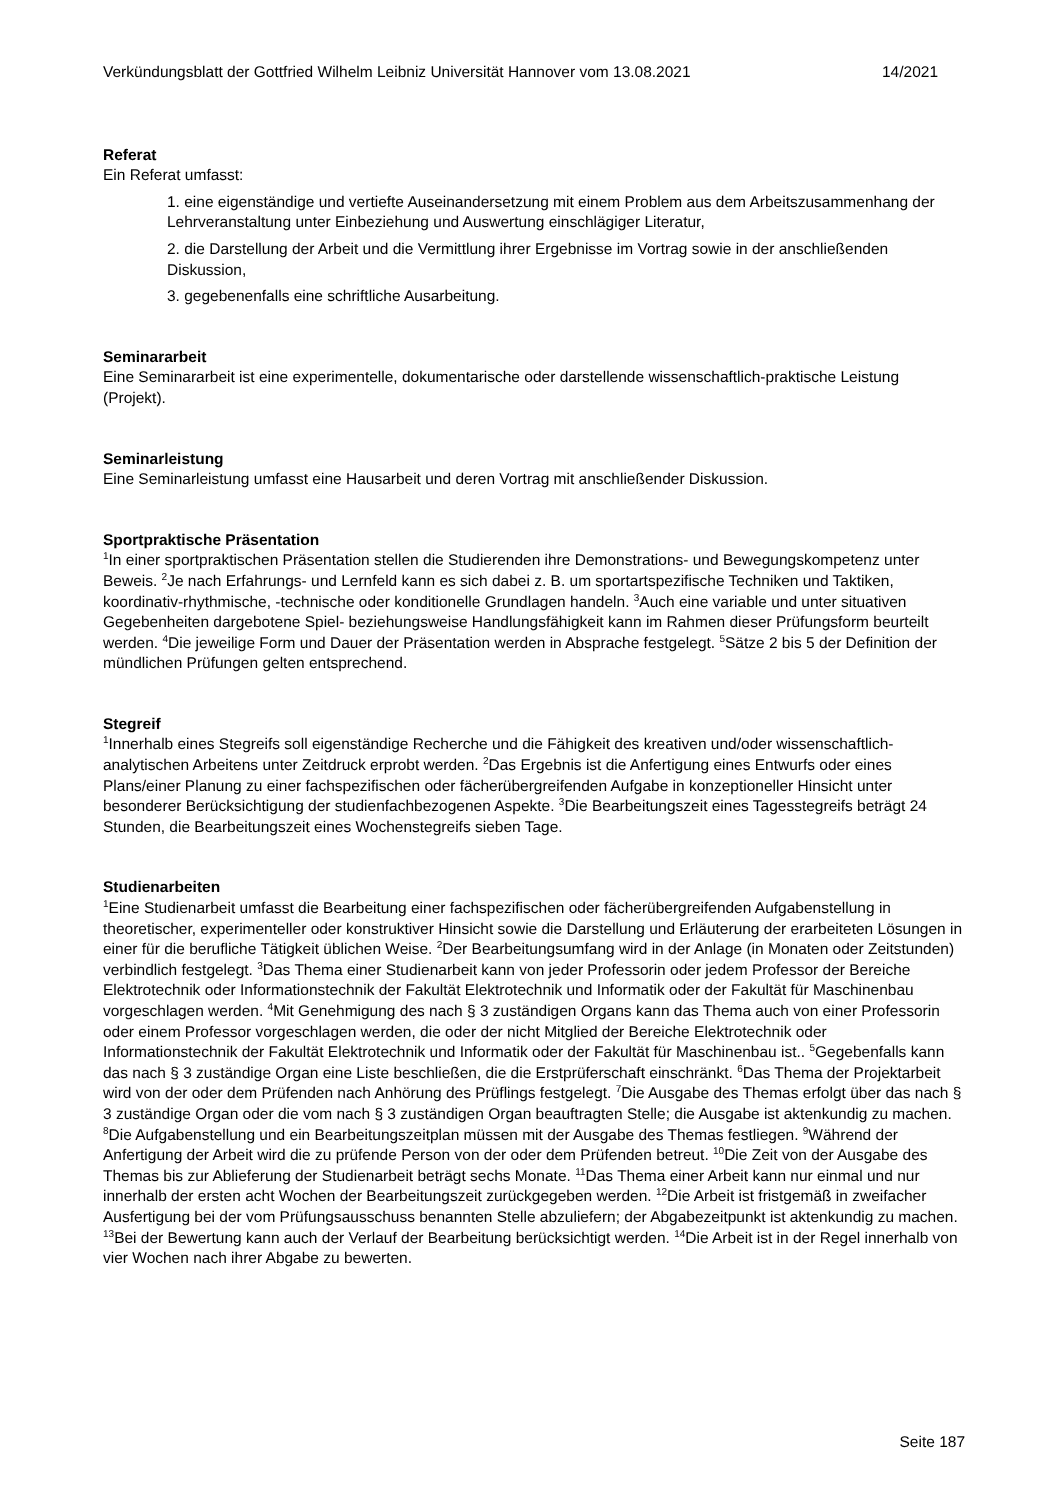Verkündungsblatt der Gottfried Wilhelm Leibniz Universität Hannover vom 13.08.2021 14/2021
Referat
Ein Referat umfasst:
1. eine eigenständige und vertiefte Auseinandersetzung mit einem Problem aus dem Arbeitszusammenhang der Lehrveranstaltung unter Einbeziehung und Auswertung einschlägiger Literatur,
2. die Darstellung der Arbeit und die Vermittlung ihrer Ergebnisse im Vortrag sowie in der anschließenden Diskussion,
3. gegebenenfalls eine schriftliche Ausarbeitung.
Seminararbeit
Eine Seminararbeit ist eine experimentelle, dokumentarische oder darstellende wissenschaftlich-praktische Leistung (Projekt).
Seminarleistung
Eine Seminarleistung umfasst eine Hausarbeit und deren Vortrag mit anschließender Diskussion.
Sportpraktische Präsentation
<sup>1</sup> In einer sportpraktischen Präsentation stellen die Studierenden ihre Demonstrations- und Bewegungskompetenz unter Beweis. <sup>2</sup>Je nach Erfahrungs- und Lernfeld kann es sich dabei z. B. um sportartspezifische Techniken und Taktiken, koordinativ-rhythmische, -technische oder konditionelle Grundlagen handeln. <sup>3</sup>Auch eine variable und unter situativen Gegebenheiten dargebotene Spiel- beziehungsweise Handlungsfähigkeit kann im Rahmen dieser Prüfungsform beurteilt werden. <sup>4</sup>Die jeweilige Form und Dauer der Präsentation werden in Absprache festgelegt. <sup>5</sup>Sätze 2 bis 5 der Definition der mündlichen Prüfungen gelten entsprechend.
Stegreif
<sup>1</sup> Innerhalb eines Stegreifs soll eigenständige Recherche und die Fähigkeit des kreativen und/oder wissenschaftlich- analytischen Arbeitens unter Zeitdruck erprobt werden. <sup>2</sup>Das Ergebnis ist die Anfertigung eines Entwurfs oder eines Plans/einer Planung zu einer fachspezifischen oder fächerübergreifenden Aufgabe in konzeptioneller Hinsicht unter besonderer Berücksichtigung der studienfachbezogenen Aspekte. <sup>3</sup>Die Bearbeitungszeit eines Tagesstegreifs beträgt 24 Stunden, die Bearbeitungszeit eines Wochenstegreifs sieben Tage.
Studienarbeiten
<sup>1</sup> Eine Studienarbeit umfasst die Bearbeitung einer fachspezifischen oder fächerübergreifenden Aufgabenstellung in theoretischer, experimenteller oder konstruktiver Hinsicht sowie die Darstellung und Erläuterung der erarbeiteten Lösungen in einer für die berufliche Tätigkeit üblichen Weise. <sup>2</sup>Der Bearbeitungsumfang wird in der Anlage (in Monaten oder Zeitstunden) verbindlich festgelegt. <sup>3</sup>Das Thema einer Studienarbeit kann von jeder Professorin oder jedem Professor der Bereiche Elektrotechnik oder Informationstechnik der Fakultät Elektrotechnik und Informatik oder der Fakultät für Maschinenbau vorgeschlagen werden. <sup>4</sup>Mit Genehmigung des nach § 3 zuständigen Organs kann das Thema auch von einer Professorin oder einem Professor vorgeschlagen werden, die oder der nicht Mitglied der Bereiche Elektrotechnik oder Informationstechnik der Fakultät Elektrotechnik und Informatik oder der Fakultät für Maschinenbau ist.. <sup>5</sup>Gegebenfalls kann das nach § 3 zuständige Organ eine Liste beschließen, die die Erstprüferschaft einschränkt. <sup>6</sup>Das Thema der Projektarbeit wird von der oder dem Prüfenden nach Anhörung des Prüflings festgelegt. <sup>7</sup>Die Ausgabe des Themas erfolgt über das nach § 3 zuständige Organ oder die vom nach § 3 zuständigen Organ beauftragten Stelle; die Ausgabe ist aktenkundig zu machen. <sup>8</sup>Die Aufgabenstellung und ein Bearbeitungszeitplan müssen mit der Ausgabe des Themas festliegen. <sup>9</sup>Während der Anfertigung der Arbeit wird die zu prüfende Person von der oder dem Prüfenden betreut. <sup>10</sup>Die Zeit von der Ausgabe des Themas bis zur Ablieferung der Studienarbeit beträgt sechs Monate. <sup>11</sup>Das Thema einer Arbeit kann nur einmal und nur innerhalb der ersten acht Wochen der Bearbeitungszeit zurückgegeben werden. <sup>12</sup>Die Arbeit ist fristgemäß in zweifacher Ausfertigung bei der vom Prüfungsausschuss benannten Stelle abzuliefern; der Abgabezeitpunkt ist aktenkundig zu machen. <sup>13</sup>Bei der Bewertung kann auch der Verlauf der Bearbeitung berücksichtigt werden. <sup>14</sup>Die Arbeit ist in der Regel innerhalb von vier Wochen nach ihrer Abgabe zu bewerten.
Seite 187